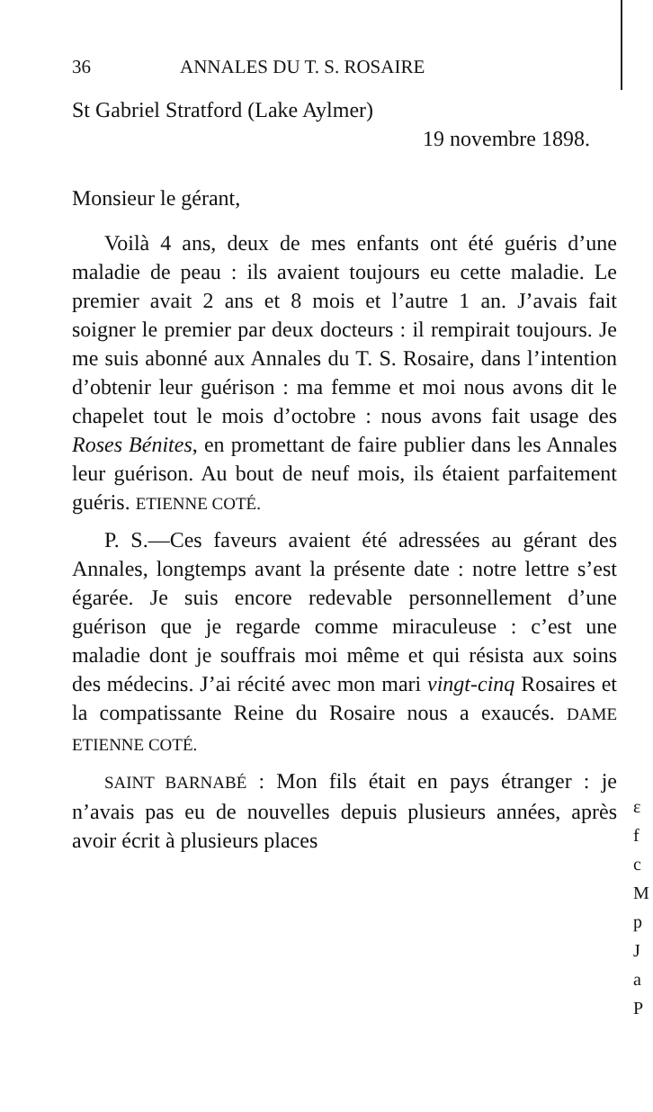36 ANNALES DU T. S. ROSAIRE
St Gabriel Stratford (Lake Aylmer)
19 novembre 1898.
Monsieur le gérant,
Voilà 4 ans, deux de mes enfants ont été guéris d’une maladie de peau : ils avaient toujours eu cette maladie. Le premier avait 2 ans et 8 mois et l’autre 1 an. J’avais fait soigner le premier par deux docteurs : il rempirait toujours. Je me suis abonné aux Annales du T. S. Rosaire, dans l’intention d’obtenir leur guérison : ma femme et moi nous avons dit le chapelet tout le mois d’octobre : nous avons fait usage des Roses Bénites, en promettant de faire publier dans les Annales leur guérison. Au bout de neuf mois, ils étaient parfaitement guéris. ETIENNE COTÉ.
P. S.—Ces faveurs avaient été adressées au gérant des Annales, longtemps avant la présente date : notre lettre s’est égarée. Je suis encore redevable personnellement d’une guérison que je regarde comme miraculeuse : c’est une maladie dont je souffrais moi même et qui résista aux soins des médecins. J’ai récité avec mon mari vingt-cinq Rosaires et la compatissante Reine du Rosaire nous a exaucés. DAME ETIENNE COTÉ.
SAINT BARNABÉ : Mon fils était en pays étranger : je n’avais pas eu de nouvelles depuis plusieurs années, après avoir écrit à plusieurs places
ε
f
c
M
p
J
a
P